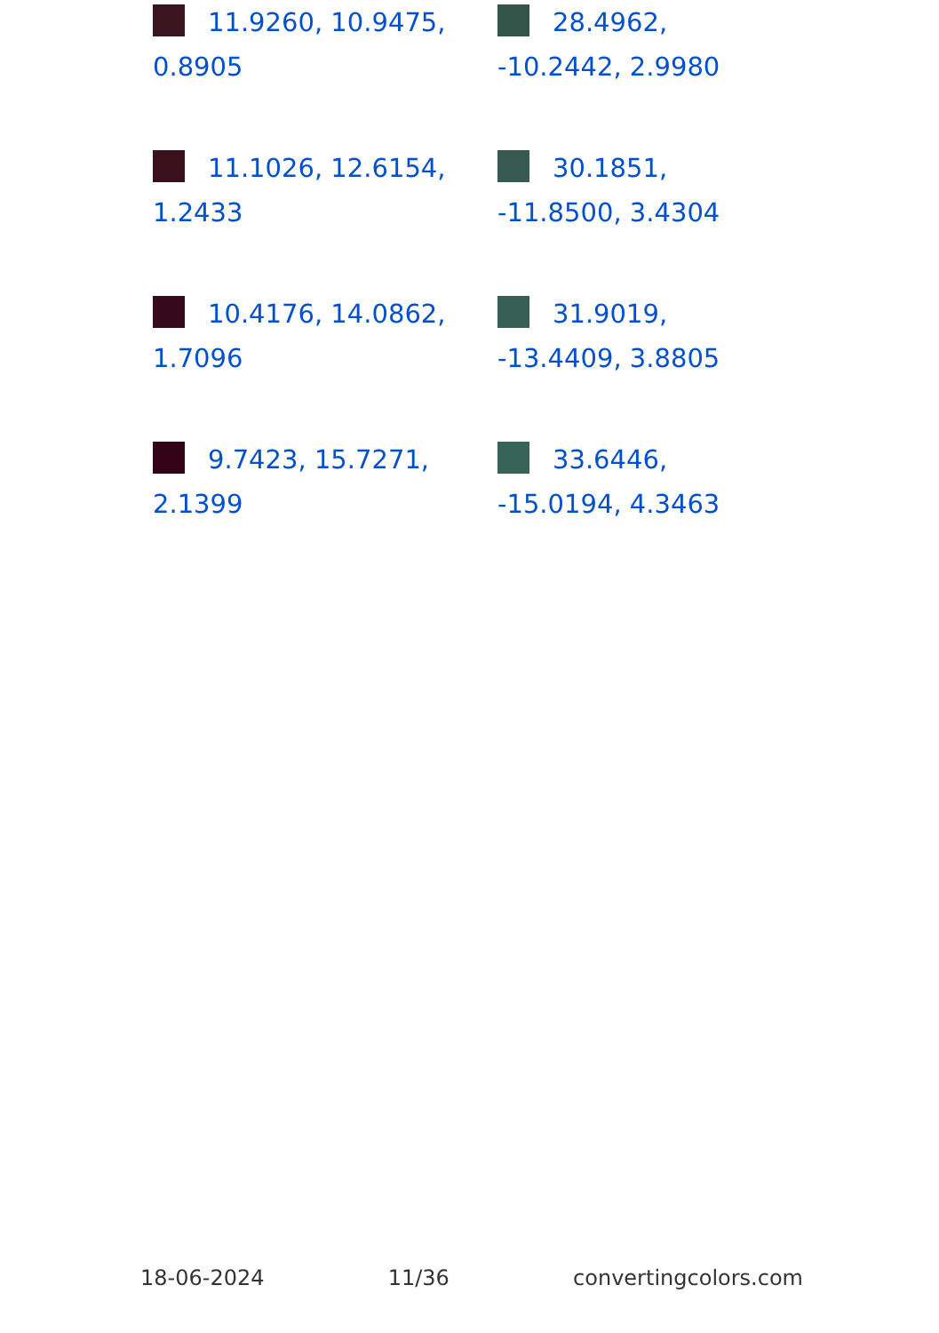11.9260, 10.9475, 0.8905
28.4962, -10.2442, 2.9980
11.1026, 12.6154, 1.2433
30.1851, -11.8500, 3.4304
10.4176, 14.0862, 1.7096
31.9019, -13.4409, 3.8805
9.7423, 15.7271, 2.1399
33.6446, -15.0194, 4.3463
18-06-2024 11/36 convertingcolors.com